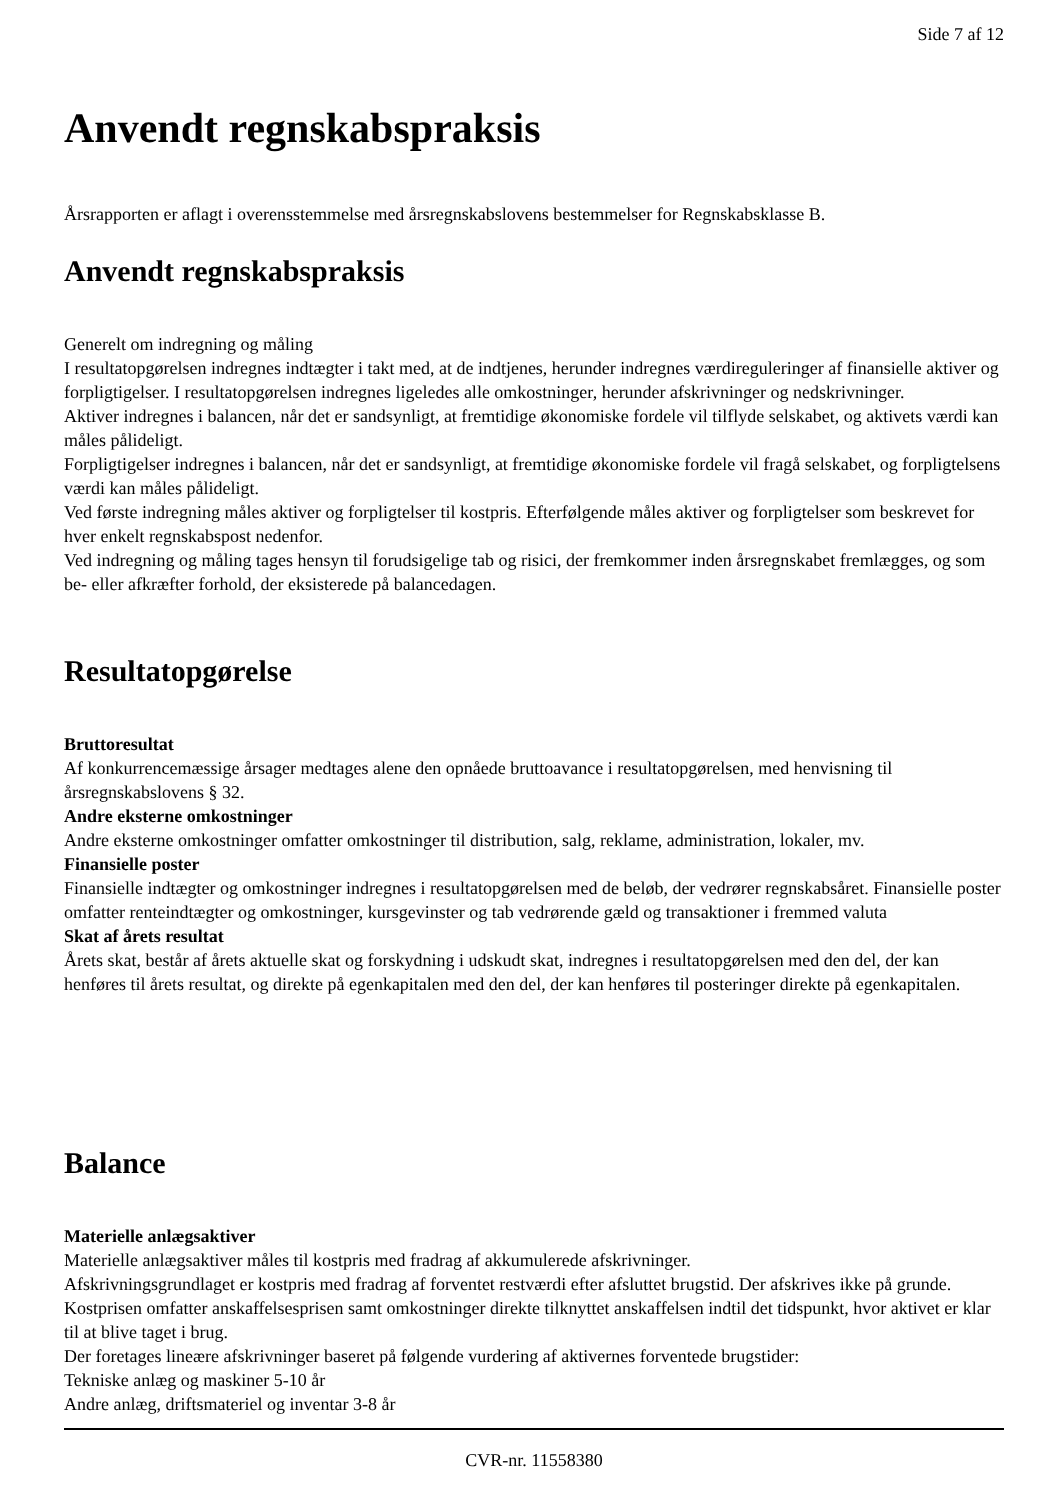Side 7 af 12
Anvendt regnskabspraksis
Årsrapporten er aflagt i overensstemmelse med årsregnskabslovens bestemmelser for Regnskabsklasse B.
Anvendt regnskabspraksis
Generelt om indregning og måling
I resultatopgørelsen indregnes indtægter i takt med, at de indtjenes, herunder indregnes værdireguleringer af finansielle aktiver og forpligtigelser. I resultatopgørelsen indregnes ligeledes alle omkostninger, herunder afskrivninger og nedskrivninger.
Aktiver indregnes i balancen, når det er sandsynligt, at fremtidige økonomiske fordele vil tilflyde selskabet, og aktivets værdi kan måles pålideligt.
Forpligtigelser indregnes i balancen, når det er sandsynligt, at fremtidige økonomiske fordele vil fragå selskabet, og forpligtelsens værdi kan måles pålideligt.
Ved første indregning måles aktiver og forpligtelser til kostpris. Efterfølgende måles aktiver og forpligtelser som beskrevet for hver enkelt regnskabspost nedenfor.
Ved indregning og måling tages hensyn til forudsigelige tab og risici, der fremkommer inden årsregnskabet fremlægges, og som be- eller afkræfter forhold, der eksisterede på balancedagen.
Resultatopgørelse
Bruttoresultat
Af konkurrencemæssige årsager medtages alene den opnåede bruttoavance i resultatopgørelsen, med henvisning til årsregnskabslovens § 32.
Andre eksterne omkostninger
Andre eksterne omkostninger omfatter omkostninger til distribution, salg, reklame, administration, lokaler, mv.
Finansielle poster
Finansielle indtægter og omkostninger indregnes i resultatopgørelsen med de beløb, der vedrører regnskabsåret. Finansielle poster omfatter renteindtægter og omkostninger, kursgevinster og tab vedrørende gæld og transaktioner i fremmed valuta
Skat af årets resultat
Årets skat, består af årets aktuelle skat og forskydning i udskudt skat, indregnes i resultatopgørelsen med den del, der kan henføres til årets resultat, og direkte på egenkapitalen med den del, der kan henføres til posteringer direkte på egenkapitalen.
Balance
Materielle anlægsaktiver
Materielle anlægsaktiver måles til kostpris med fradrag af akkumulerede afskrivninger.
Afskrivningsgrundlaget er kostpris med fradrag af forventet restværdi efter afsluttet brugstid. Der afskrives ikke på grunde.
Kostprisen omfatter anskaffelsesprisen samt omkostninger direkte tilknyttet anskaffelsen indtil det tidspunkt, hvor aktivet er klar til at blive taget i brug.
Der foretages lineære afskrivninger baseret på følgende vurdering af aktivernes forventede brugstider:
Tekniske anlæg og maskiner 5-10 år
Andre anlæg, driftsmateriel og inventar 3-8 år
CVR-nr. 11558380